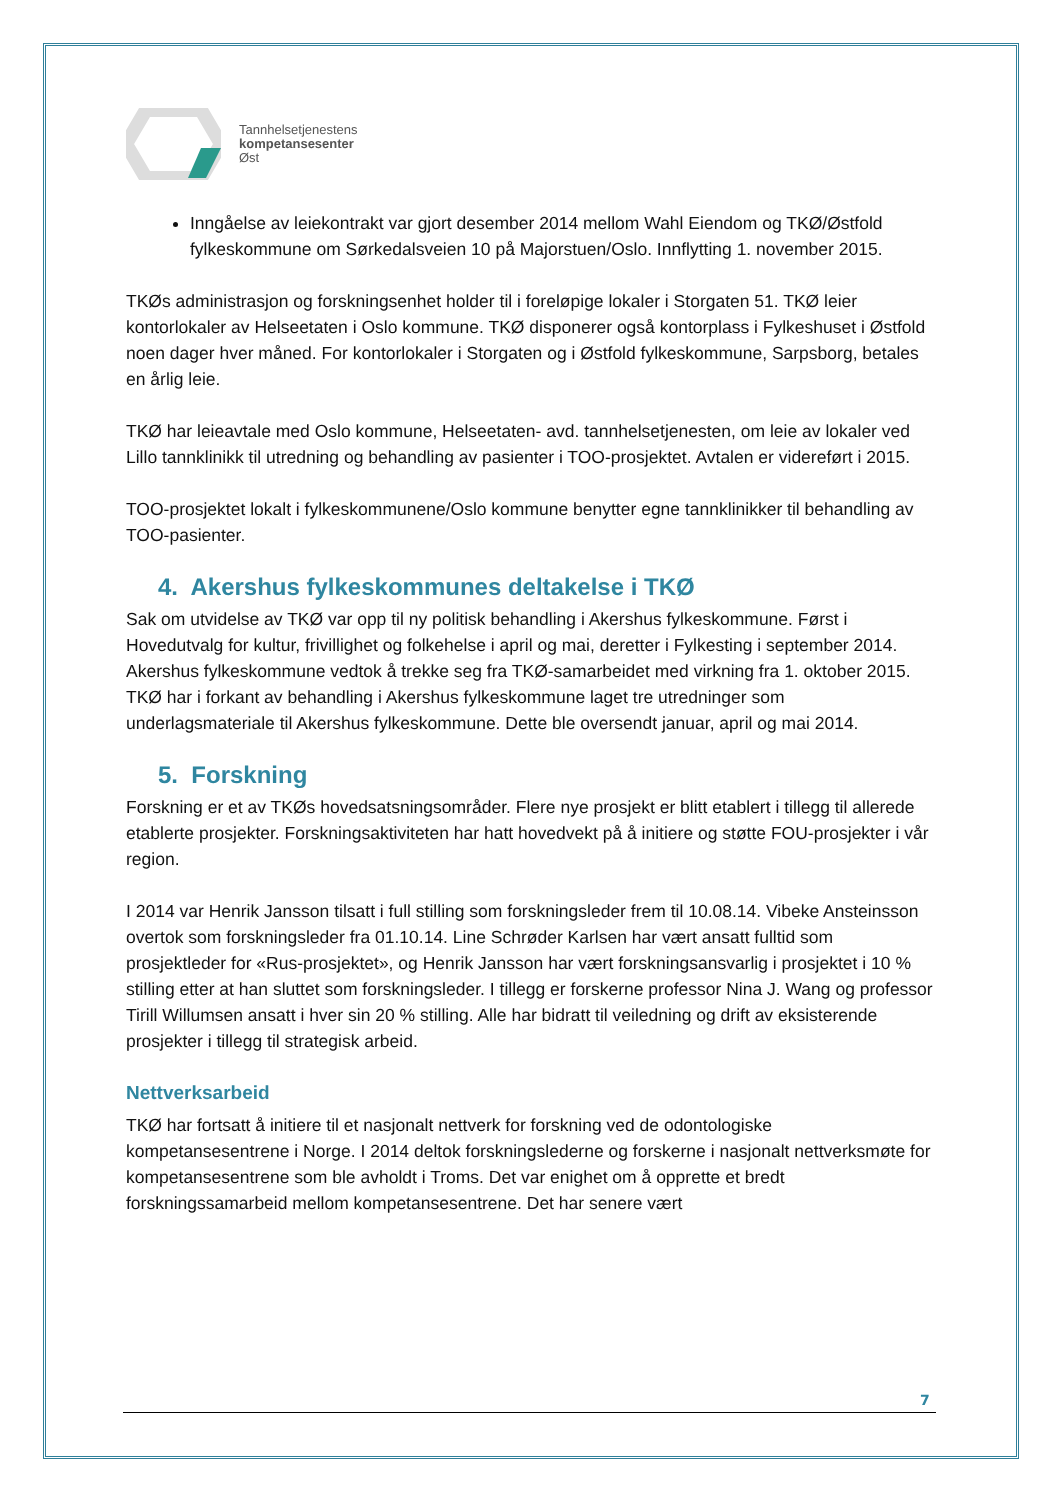Tannhelsetjenestens
kompetansesenter
Øst
Inngåelse av leiekontrakt var gjort desember 2014 mellom Wahl Eiendom og TKØ/Østfold fylkeskommune om Sørkedalsveien 10 på Majorstuen/Oslo. Innflytting 1. november 2015.
TKØs administrasjon og forskningsenhet holder til i foreløpige lokaler i Storgaten 51. TKØ leier kontorlokaler av Helseetaten i Oslo kommune. TKØ disponerer også kontorplass i Fylkeshuset i Østfold noen dager hver måned. For kontorlokaler i Storgaten og i Østfold fylkeskommune, Sarpsborg, betales en årlig leie.
TKØ har leieavtale med Oslo kommune, Helseetaten- avd. tannhelsetjenesten, om leie av lokaler ved Lillo tannklinikk til utredning og behandling av pasienter i TOO-prosjektet. Avtalen er videreført i 2015.
TOO-prosjektet lokalt i fylkeskommunene/Oslo kommune benytter egne tannklinikker til behandling av TOO-pasienter.
4. Akershus fylkeskommunes deltakelse i TKØ
Sak om utvidelse av TKØ var opp til ny politisk behandling i Akershus fylkeskommune. Først i Hovedutvalg for kultur, frivillighet og folkehelse i april og mai, deretter i Fylkesting i september 2014. Akershus fylkeskommune vedtok å trekke seg fra TKØ-samarbeidet med virkning fra 1. oktober 2015. TKØ har i forkant av behandling i Akershus fylkeskommune laget tre utredninger som underlagsmateriale til Akershus fylkeskommune. Dette ble oversendt januar, april og mai 2014.
5. Forskning
Forskning er et av TKØs hovedsatsningsområder. Flere nye prosjekt er blitt etablert i tillegg til allerede etablerte prosjekter. Forskningsaktiviteten har hatt hovedvekt på å initiere og støtte FOU-prosjekter i vår region.
I 2014 var Henrik Jansson tilsatt i full stilling som forskningsleder frem til 10.08.14. Vibeke Ansteinsson overtok som forskningsleder fra 01.10.14. Line Schrøder Karlsen har vært ansatt fulltid som prosjektleder for «Rus-prosjektet», og Henrik Jansson har vært forskningsansvarlig i prosjektet i 10 % stilling etter at han sluttet som forskningsleder. I tillegg er forskerne professor Nina J. Wang og professor Tirill Willumsen ansatt i hver sin 20 % stilling. Alle har bidratt til veiledning og drift av eksisterende prosjekter i tillegg til strategisk arbeid.
Nettverksarbeid
TKØ har fortsatt å initiere til et nasjonalt nettverk for forskning ved de odontologiske kompetansesentrene i Norge. I 2014 deltok forskningslederne og forskerne i nasjonalt nettverksmøte for kompetansesentrene som ble avholdt i Troms. Det var enighet om å opprette et bredt forskningssamarbeid mellom kompetansesentrene. Det har senere vært
7